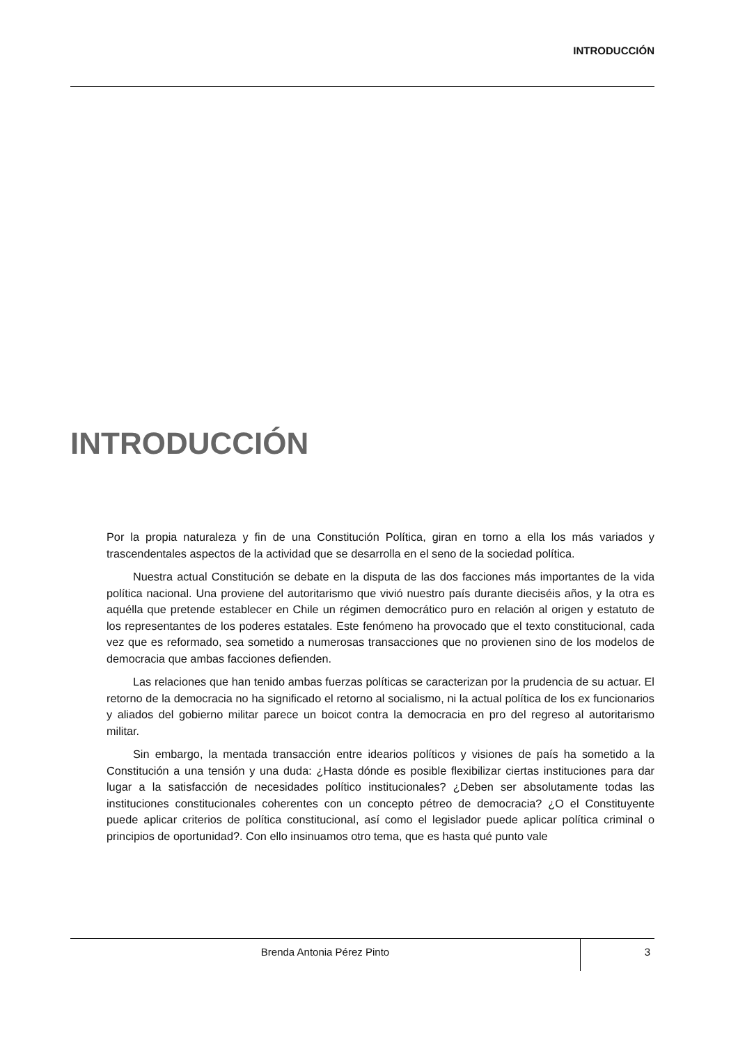INTRODUCCIÓN
INTRODUCCIÓN
Por la propia naturaleza y fin de una Constitución Política, giran en torno a ella los más variados y trascendentales aspectos de la actividad que se desarrolla en el seno de la sociedad política.
Nuestra actual Constitución se debate en la disputa de las dos facciones más importantes de la vida política nacional. Una proviene del autoritarismo que vivió nuestro país durante dieciséis años, y la otra es aquélla que pretende establecer en Chile un régimen democrático puro en relación al origen y estatuto de los representantes de los poderes estatales. Este fenómeno ha provocado que el texto constitucional, cada vez que es reformado, sea sometido a numerosas transacciones que no provienen sino de los modelos de democracia que ambas facciones defienden.
Las relaciones que han tenido ambas fuerzas políticas se caracterizan por la prudencia de su actuar. El retorno de la democracia no ha significado el retorno al socialismo, ni la actual política de los ex funcionarios y aliados del gobierno militar parece un boicot contra la democracia en pro del regreso al autoritarismo militar.
Sin embargo, la mentada transacción entre idearios políticos y visiones de país ha sometido a la Constitución a una tensión y una duda: ¿Hasta dónde es posible flexibilizar ciertas instituciones para dar lugar a la satisfacción de necesidades político institucionales? ¿Deben ser absolutamente todas las instituciones constitucionales coherentes con un concepto pétreo de democracia? ¿O el Constituyente puede aplicar criterios de política constitucional, así como el legislador puede aplicar política criminal o principios de oportunidad?. Con ello insinuamos otro tema, que es hasta qué punto vale
Brenda Antonia Pérez Pinto
3